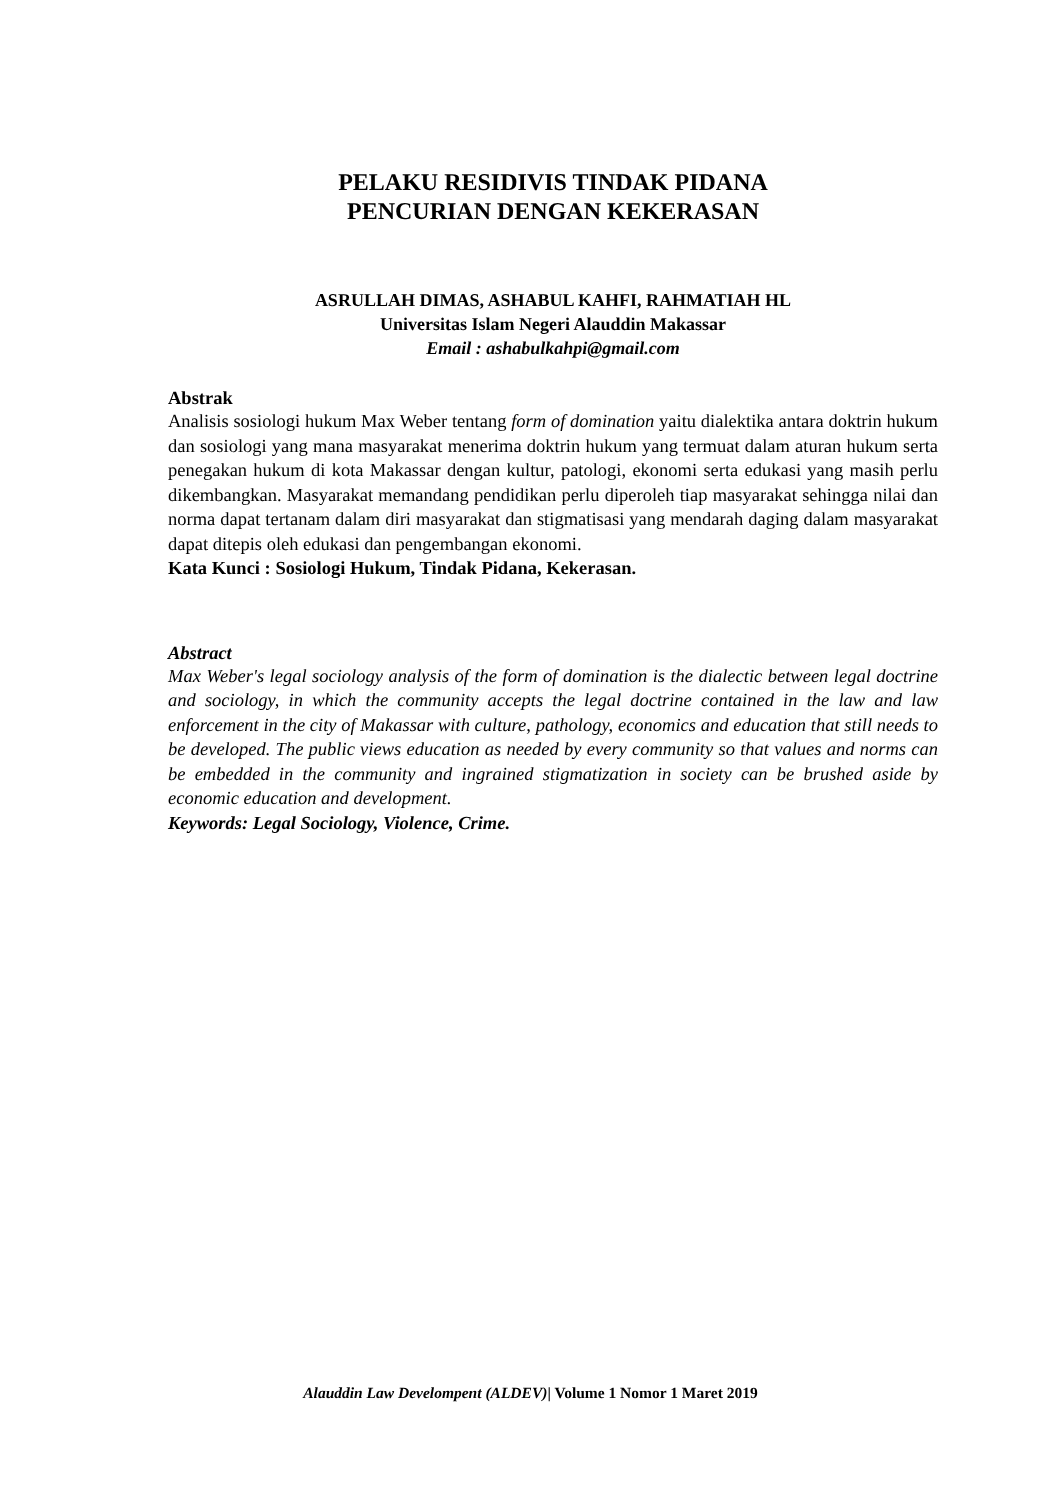PELAKU RESIDIVIS TINDAK PIDANA
PENCURIAN DENGAN KEKERASAN
ASRULLAH DIMAS, ASHABUL KAHFI, RAHMATIAH HL
Universitas Islam Negeri Alauddin Makassar
Email : ashabulkahpi@gmail.com
Abstrak
Analisis sosiologi hukum Max Weber tentang form of domination yaitu dialektika antara doktrin hukum dan sosiologi yang mana masyarakat menerima doktrin hukum yang termuat dalam aturan hukum serta penegakan hukum di kota Makassar dengan kultur, patologi, ekonomi serta edukasi yang masih perlu dikembangkan. Masyarakat memandang pendidikan perlu diperoleh tiap masyarakat sehingga nilai dan norma dapat tertanam dalam diri masyarakat dan stigmatisasi yang mendarah daging dalam masyarakat dapat ditepis oleh edukasi dan pengembangan ekonomi.
Kata Kunci : Sosiologi Hukum, Tindak Pidana, Kekerasan.
Abstract
Max Weber's legal sociology analysis of the form of domination is the dialectic between legal doctrine and sociology, in which the community accepts the legal doctrine contained in the law and law enforcement in the city of Makassar with culture, pathology, economics and education that still needs to be developed. The public views education as needed by every community so that values and norms can be embedded in the community and ingrained stigmatization in society can be brushed aside by economic education and development.
Keywords: Legal Sociology, Violence, Crime.
Alauddin Law Develompent (ALDEV)| Volume 1 Nomor 1 Maret 2019